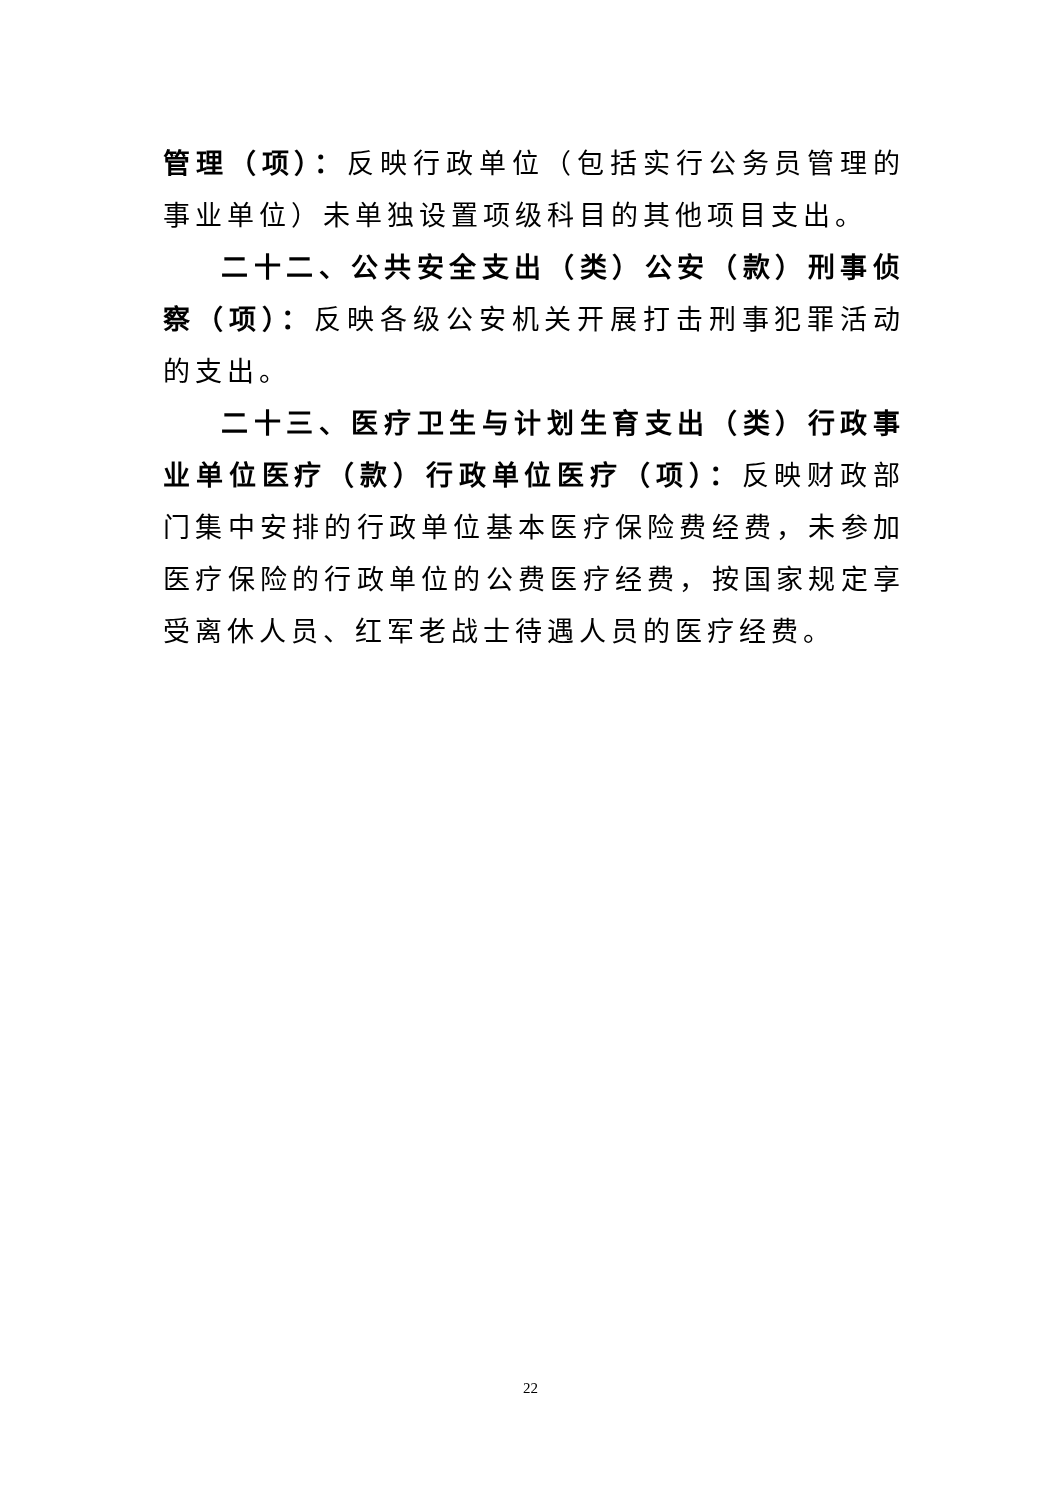管理（项）：反映行政单位（包括实行公务员管理的事业单位）未单独设置项级科目的其他项目支出。
二十二、公共安全支出（类）公安（款）刑事侦察（项）：反映各级公安机关开展打击刑事犯罪活动的支出。
二十三、医疗卫生与计划生育支出（类）行政事业单位医疗（款）行政单位医疗（项）：反映财政部门集中安排的行政单位基本医疗保险费经费，未参加医疗保险的行政单位的公费医疗经费，按国家规定享受离休人员、红军老战士待遇人员的医疗经费。
22